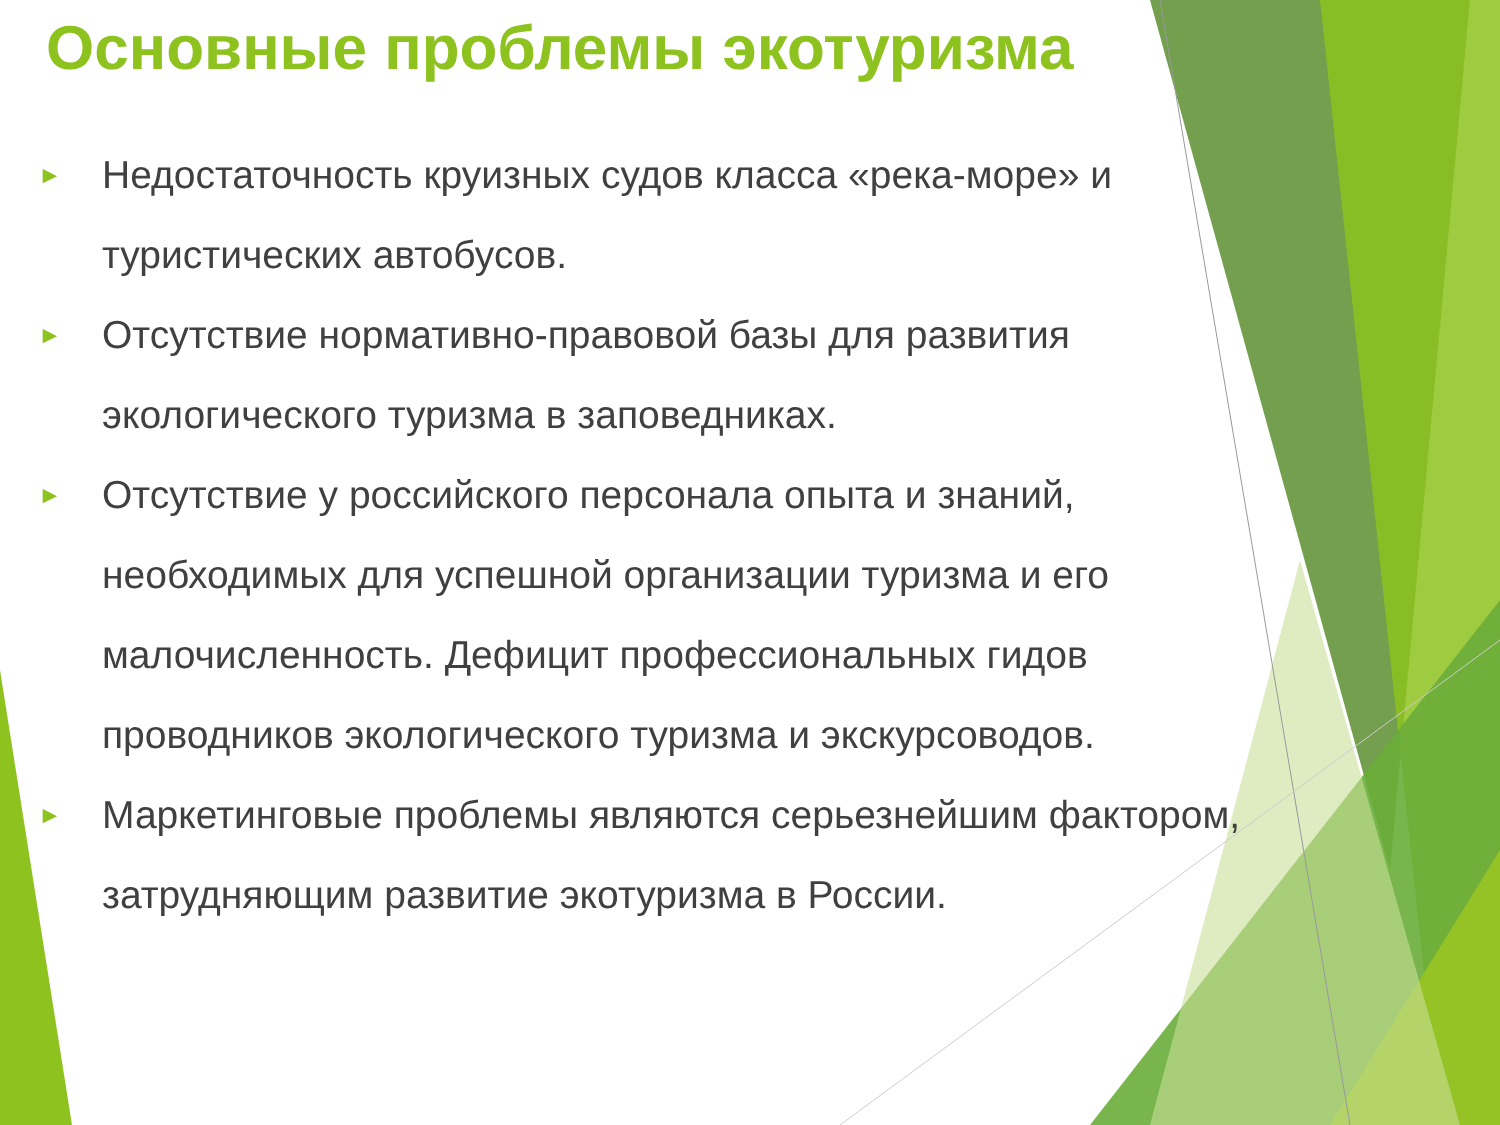Основные проблемы экотуризма
► Недостаточность круизных судов класса «река-море» и туристических автобусов.
► Отсутствие нормативно-правовой базы для развития экологического туризма в заповедниках.
► Отсутствие у российского персонала опыта и знаний, необходимых для успешной организации туризма и его малочисленность. Дефицит профессиональных гидов проводников экологического туризма и экскурсоводов.
► Маркетинговые проблемы являются серьезнейшим фактором, затрудняющим развитие экотуризма в России.